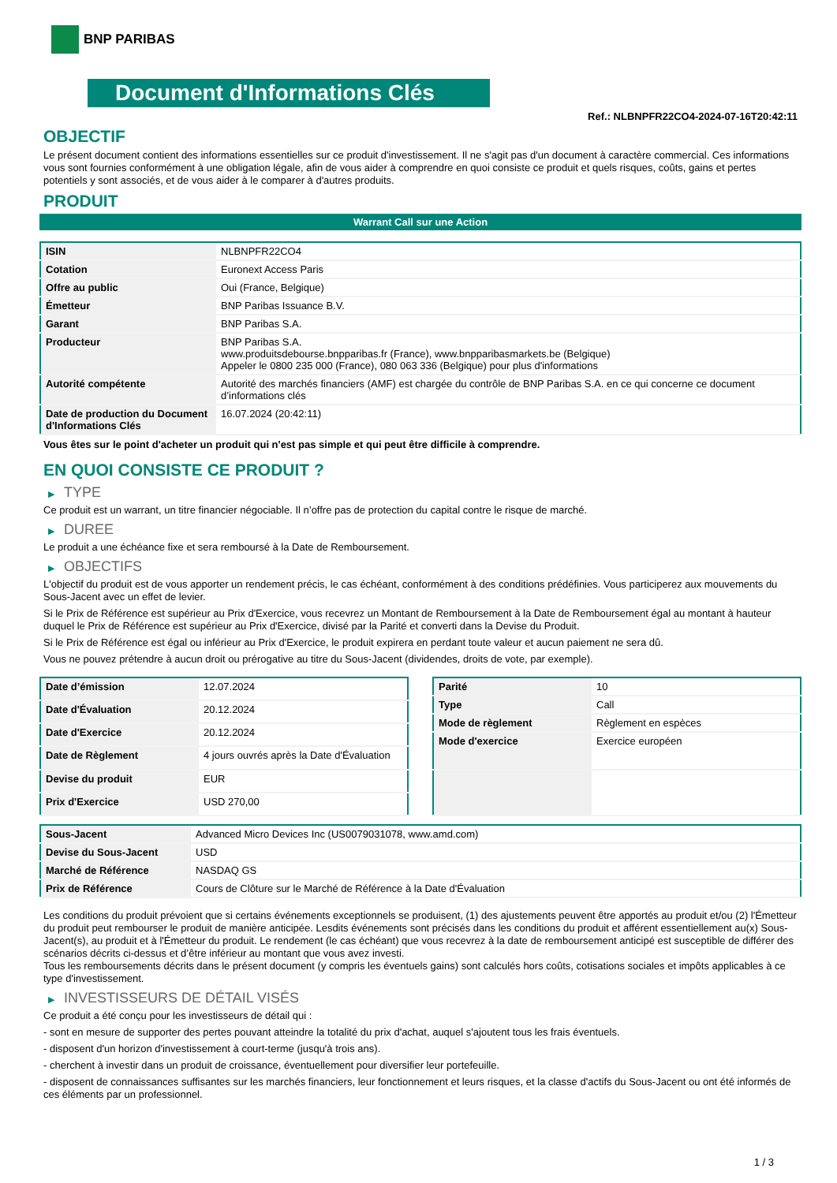BNP PARIBAS
Document d'Informations Clés
Ref.: NLBNPFR22CO4-2024-07-16T20:42:11
OBJECTIF
Le présent document contient des informations essentielles sur ce produit d'investissement. Il ne s'agit pas d'un document à caractère commercial. Ces informations vous sont fournies conformément à une obligation légale, afin de vous aider à comprendre en quoi consiste ce produit et quels risques, coûts, gains et pertes potentiels y sont associés, et de vous aider à le comparer à d'autres produits.
PRODUIT
Warrant Call sur une Action
| ISIN | NLBNPFR22CO4 |
| Cotation | Euronext Access Paris |
| Offre au public | Oui (France, Belgique) |
| Émetteur | BNP Paribas Issuance B.V. |
| Garant | BNP Paribas S.A. |
| Producteur | BNP Paribas S.A. www.produitsdebourse.bnpparibas.fr (France), www.bnpparibasmarkets.be (Belgique) Appeler le 0800 235 000 (France), 080 063 336 (Belgique) pour plus d'informations |
| Autorité compétente | Autorité des marchés financiers (AMF) est chargée du contrôle de BNP Paribas S.A. en ce qui concerne ce document d’informations clés |
| Date de production du Document d'Informations Clés | 16.07.2024 (20:42:11) |
Vous êtes sur le point d'acheter un produit qui n'est pas simple et qui peut être difficile à comprendre.
EN QUOI CONSISTE CE PRODUIT ?
▶ TYPE
Ce produit est un warrant, un titre financier négociable. Il n’offre pas de protection du capital contre le risque de marché.
▶ DUREE
Le produit a une échéance fixe et sera remboursé à la Date de Remboursement.
▶ OBJECTIFS
L'objectif du produit est de vous apporter un rendement précis, le cas échéant, conformément à des conditions prédéfinies. Vous participerez aux mouvements du Sous-Jacent avec un effet de levier.
Si le Prix de Référence est supérieur au Prix d'Exercice, vous recevrez un Montant de Remboursement à la Date de Remboursement égal au montant à hauteur duquel le Prix de Référence est supérieur au Prix d'Exercice, divisé par la Parité et converti dans la Devise du Produit.
Si le Prix de Référence est égal ou inférieur au Prix d'Exercice, le produit expirera en perdant toute valeur et aucun paiement ne sera dû.
Vous ne pouvez prétendre à aucun droit ou prérogative au titre du Sous-Jacent (dividendes, droits de vote, par exemple).
| Date d’émission | 12.07.2024 |
| Date d'Évaluation | 20.12.2024 |
| Date d'Exercice | 20.12.2024 |
| Date de Règlement | 4 jours ouvrés après la Date d'Évaluation |
| Devise du produit | EUR |
| Prix d'Exercice | USD 270,00 |
| Parité | 10 |
| Type | Call |
| Mode de règlement | Règlement en espèces |
| Mode d'exercice | Exercice européen |
| Sous-Jacent | Advanced Micro Devices Inc (US0079031078, www.amd.com) |
| Devise du Sous-Jacent | USD |
| Marché de Référence | NASDAQ GS |
| Prix de Référence | Cours de Clôture sur le Marché de Référence à la Date d'Évaluation |
Les conditions du produit prévoient que si certains événements exceptionnels se produisent, (1) des ajustements peuvent être apportés au produit et/ou (2) l'Émetteur du produit peut rembourser le produit de manière anticipée. Lesdits événements sont précisés dans les conditions du produit et afférent essentiellement au(x) Sous-Jacent(s), au produit et à l'Émetteur du produit. Le rendement (le cas échéant) que vous recevrez à la date de remboursement anticipé est susceptible de différer des scénarios décrits ci-dessus et d’être inférieur au montant que vous avez investi.
Tous les remboursements décrits dans le présent document (y compris les éventuels gains) sont calculés hors coûts, cotisations sociales et impôts applicables à ce type d'investissement.
▶ INVESTISSEURS DE DÉTAIL VISÉS
Ce produit a été conçu pour les investisseurs de détail qui :
- sont en mesure de supporter des pertes pouvant atteindre la totalité du prix d'achat, auquel s'ajoutent tous les frais éventuels.
- disposent d'un horizon d'investissement à court-terme (jusqu'à trois ans).
- cherchent à investir dans un produit de croissance, éventuellement pour diversifier leur portefeuille.
- disposent de connaissances suffisantes sur les marchés financiers, leur fonctionnement et leurs risques, et la classe d'actifs du Sous-Jacent ou ont été informés de ces éléments par un professionnel.
1 / 3